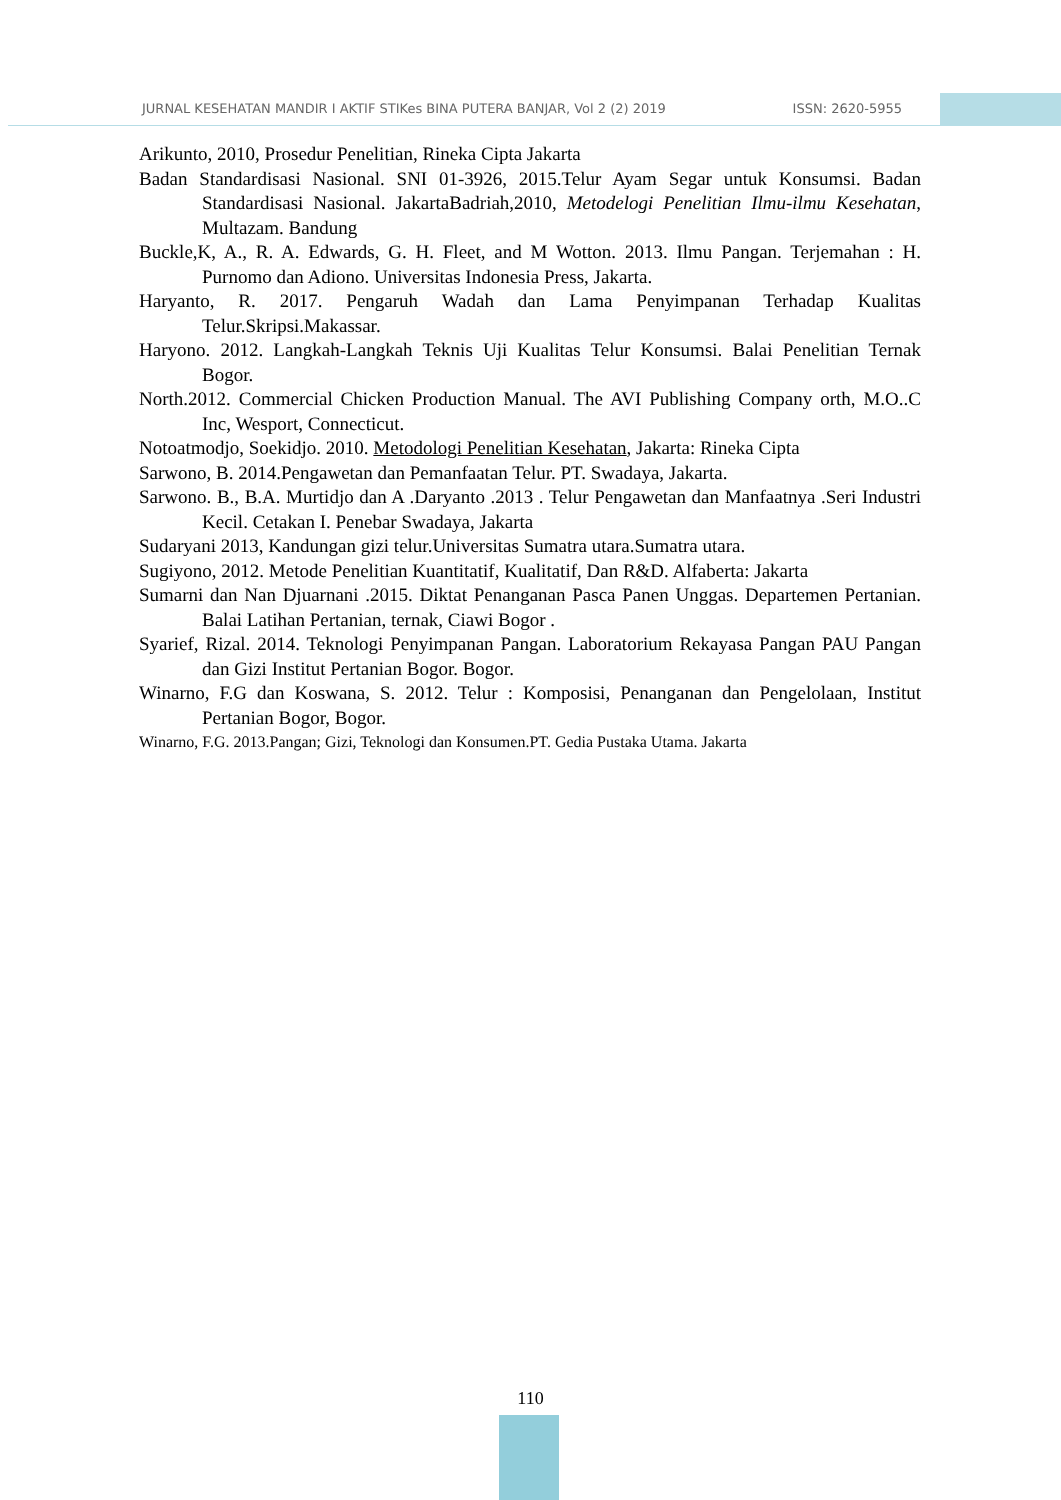JURNAL KESEHATAN MANDIR I AKTIF STIKes BINA PUTERA BANJAR, Vol 2 (2) 2019 ISSN: 2620-5955
Arikunto, 2010, Prosedur Penelitian, Rineka Cipta Jakarta
Badan Standardisasi Nasional. SNI 01-3926, 2015.Telur Ayam Segar untuk Konsumsi. Badan Standardisasi Nasional. JakartaBadriah,2010, Metodelogi Penelitian Ilmu-ilmu Kesehatan, Multazam. Bandung
Buckle,K, A., R. A. Edwards, G. H. Fleet, and M Wotton. 2013. Ilmu Pangan. Terjemahan : H. Purnomo dan Adiono. Universitas Indonesia Press, Jakarta.
Haryanto, R. 2017. Pengaruh Wadah dan Lama Penyimpanan Terhadap Kualitas Telur.Skripsi.Makassar.
Haryono. 2012. Langkah-Langkah Teknis Uji Kualitas Telur Konsumsi. Balai Penelitian Ternak Bogor.
North.2012. Commercial Chicken Production Manual. The AVI Publishing Company orth, M.O..C Inc, Wesport, Connecticut.
Notoatmodjo, Soekidjo. 2010. Metodologi Penelitian Kesehatan, Jakarta: Rineka Cipta
Sarwono, B. 2014.Pengawetan dan Pemanfaatan Telur. PT. Swadaya, Jakarta.
Sarwono. B., B.A. Murtidjo dan A .Daryanto .2013 . Telur Pengawetan dan Manfaatnya .Seri Industri Kecil. Cetakan I. Penebar Swadaya, Jakarta
Sudaryani 2013, Kandungan gizi telur.Universitas Sumatra utara.Sumatra utara.
Sugiyono, 2012. Metode Penelitian Kuantitatif, Kualitatif, Dan R&D. Alfaberta: Jakarta
Sumarni dan Nan Djuarnani .2015. Diktat Penanganan Pasca Panen Unggas. Departemen Pertanian. Balai Latihan Pertanian, ternak, Ciawi Bogor .
Syarief, Rizal. 2014. Teknologi Penyimpanan Pangan. Laboratorium Rekayasa Pangan PAU Pangan dan Gizi Institut Pertanian Bogor. Bogor.
Winarno, F.G dan Koswana, S. 2012. Telur : Komposisi, Penanganan dan Pengelolaan, Institut Pertanian Bogor, Bogor.
Winarno, F.G. 2013.Pangan; Gizi, Teknologi dan Konsumen.PT. Gedia Pustaka Utama. Jakarta
110